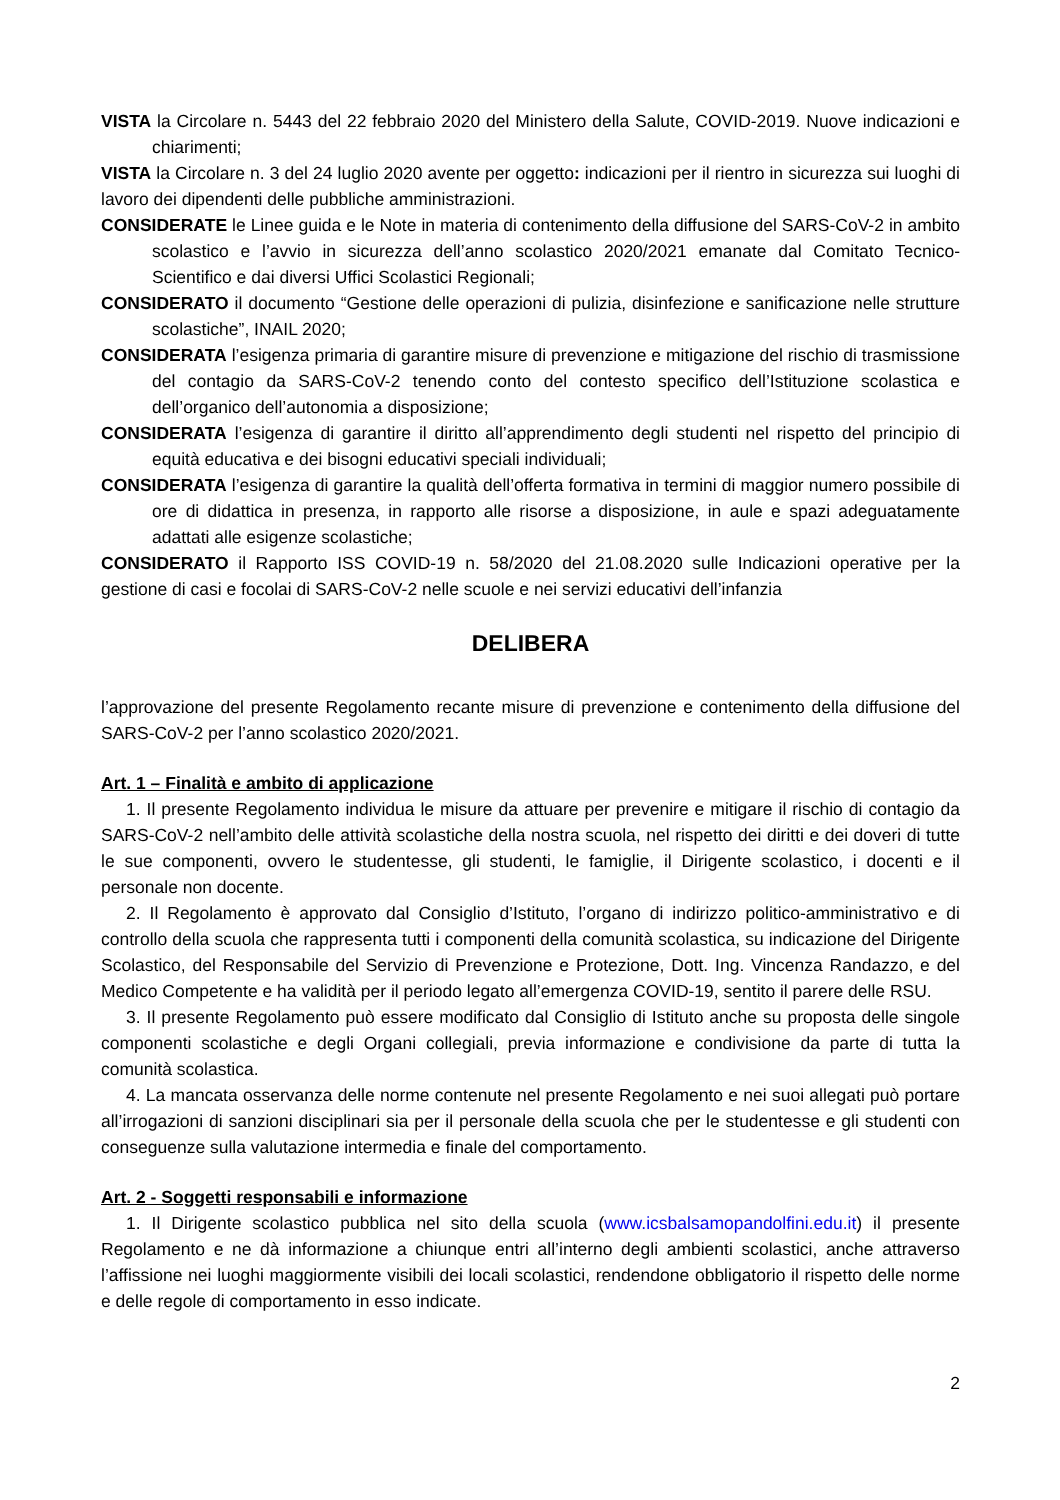VISTA la Circolare n. 5443 del 22 febbraio 2020 del Ministero della Salute, COVID-2019. Nuove indicazioni e chiarimenti;
VISTA la Circolare n. 3 del 24 luglio 2020 avente per oggetto: indicazioni per il rientro in sicurezza sui luoghi di lavoro dei dipendenti delle pubbliche amministrazioni.
CONSIDERATE le Linee guida e le Note in materia di contenimento della diffusione del SARS-CoV-2 in ambito scolastico e l’avvio in sicurezza dell’anno scolastico 2020/2021 emanate dal Comitato Tecnico-Scientifico e dai diversi Uffici Scolastici Regionali;
CONSIDERATO il documento “Gestione delle operazioni di pulizia, disinfezione e sanificazione nelle strutture scolastiche”, INAIL 2020;
CONSIDERATA l’esigenza primaria di garantire misure di prevenzione e mitigazione del rischio di trasmissione del contagio da SARS-CoV-2 tenendo conto del contesto specifico dell’Istituzione scolastica e dell’organico dell’autonomia a disposizione;
CONSIDERATA l’esigenza di garantire il diritto all’apprendimento degli studenti nel rispetto del principio di equità educativa e dei bisogni educativi speciali individuali;
CONSIDERATA l’esigenza di garantire la qualità dell’offerta formativa in termini di maggior numero possibile di ore di didattica in presenza, in rapporto alle risorse a disposizione, in aule e spazi adeguatamente adattati alle esigenze scolastiche;
CONSIDERATO il Rapporto ISS COVID-19 n. 58/2020 del 21.08.2020 sulle Indicazioni operative per la gestione di casi e focolai di SARS-CoV-2 nelle scuole e nei servizi educativi dell’infanzia
DELIBERA
l’approvazione del presente Regolamento recante misure di prevenzione e contenimento della diffusione del SARS-CoV-2 per l’anno scolastico 2020/2021.
Art. 1 – Finalità e ambito di applicazione
1. Il presente Regolamento individua le misure da attuare per prevenire e mitigare il rischio di contagio da SARS-CoV-2 nell’ambito delle attività scolastiche della nostra scuola, nel rispetto dei diritti e dei doveri di tutte le sue componenti, ovvero le studentesse, gli studenti, le famiglie, il Dirigente scolastico, i docenti e il personale non docente.
2. Il Regolamento è approvato dal Consiglio d’Istituto, l’organo di indirizzo politico-amministrativo e di controllo della scuola che rappresenta tutti i componenti della comunità scolastica, su indicazione del Dirigente Scolastico, del Responsabile del Servizio di Prevenzione e Protezione, Dott. Ing. Vincenza Randazzo, e del Medico Competente e ha validità per il periodo legato all’emergenza COVID-19, sentito il parere delle RSU.
3. Il presente Regolamento può essere modificato dal Consiglio di Istituto anche su proposta delle singole componenti scolastiche e degli Organi collegiali, previa informazione e condivisione da parte di tutta la comunità scolastica.
4. La mancata osservanza delle norme contenute nel presente Regolamento e nei suoi allegati può portare all’irrogazioni di sanzioni disciplinari sia per il personale della scuola che per le studentesse e gli studenti con conseguenze sulla valutazione intermedia e finale del comportamento.
Art. 2 - Soggetti responsabili e informazione
1. Il Dirigente scolastico pubblica nel sito della scuola (www.icsbalsamopandolfini.edu.it) il presente Regolamento e ne dà informazione a chiunque entri all’interno degli ambienti scolastici, anche attraverso l’affissione nei luoghi maggiormente visibili dei locali scolastici, rendendone obbligatorio il rispetto delle norme e delle regole di comportamento in esso indicate.
2